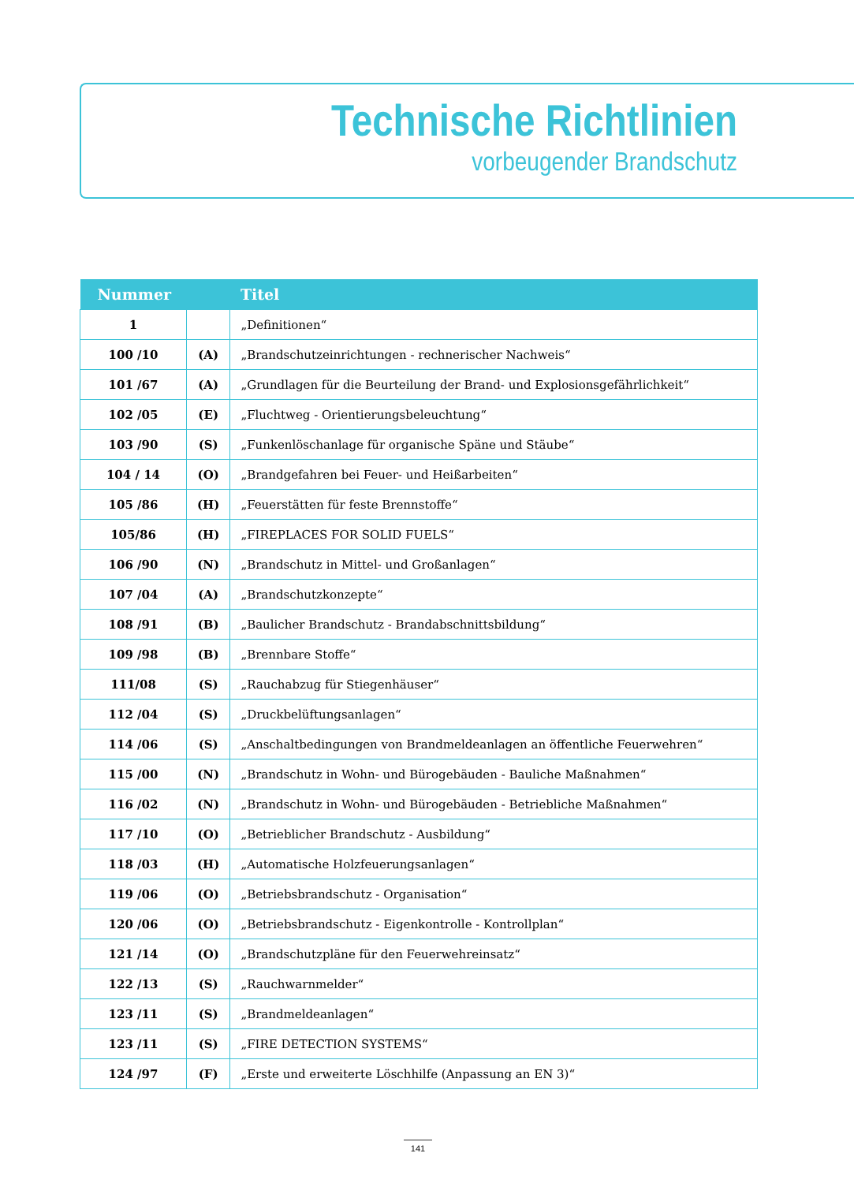Technische Richtlinien
vorbeugender Brandschutz
| Nummer | | Titel |
| --- | --- | --- |
| 1 | | „Definitionen“ |
| 100 /10 | (A) | „Brandschutzeinrichtungen - rechnerischer Nachweis“ |
| 101 /67 | (A) | „Grundlagen für die Beurteilung der Brand- und Explosionsgefährlichkeit“ |
| 102 /05 | (E) | „Fluchtweg - Orientierungsbeleuchtung“ |
| 103 /90 | (S) | „Funkenlöschanlage für organische Späne und Stäube“ |
| 104 / 14 | (O) | „Brandgefahren bei Feuer- und Heißarbeiten“ |
| 105 /86 | (H) | „Feuerstätten für feste Brennstoffe“ |
| 105/86 | (H) | „FIREPLACES FOR SOLID FUELS“ |
| 106 /90 | (N) | „Brandschutz in Mittel- und Großanlagen“ |
| 107 /04 | (A) | „Brandschutzkonzepte“ |
| 108 /91 | (B) | „Baulicher Brandschutz - Brandabschnittsbildung“ |
| 109 /98 | (B) | „Brennbare Stoffe“ |
| 111/08 | (S) | „Rauchabzug für Stiegenhäuser“ |
| 112 /04 | (S) | „Druckbelüftungsanlagen“ |
| 114 /06 | (S) | „Anschaltbedingungen von Brandmeldeanlagen an öffentliche Feuerwehren“ |
| 115 /00 | (N) | „Brandschutz in Wohn- und Bürogebäuden - Bauliche Maßnahmen“ |
| 116 /02 | (N) | „Brandschutz in Wohn- und Bürogebäuden - Betriebliche Maßnahmen“ |
| 117 /10 | (O) | „Betrieblicher Brandschutz - Ausbildung“ |
| 118 /03 | (H) | „Automatische Holzfeuerungsanlagen“ |
| 119 /06 | (O) | „Betriebsbrandschutz - Organisation“ |
| 120 /06 | (O) | „Betriebsbrandschutz - Eigenkontrolle - Kontrollplan“ |
| 121 /14 | (O) | „Brandschutzpläne für den Feuerwehreinsatz“ |
| 122 /13 | (S) | „Rauchwarnmelder“ |
| 123 /11 | (S) | „Brandmeldeanlagen“ |
| 123 /11 | (S) | „FIRE DETECTION SYSTEMS“ |
| 124 /97 | (F) | „Erste und erweiterte Löschhilfe (Anpassung an EN 3)“ |
141